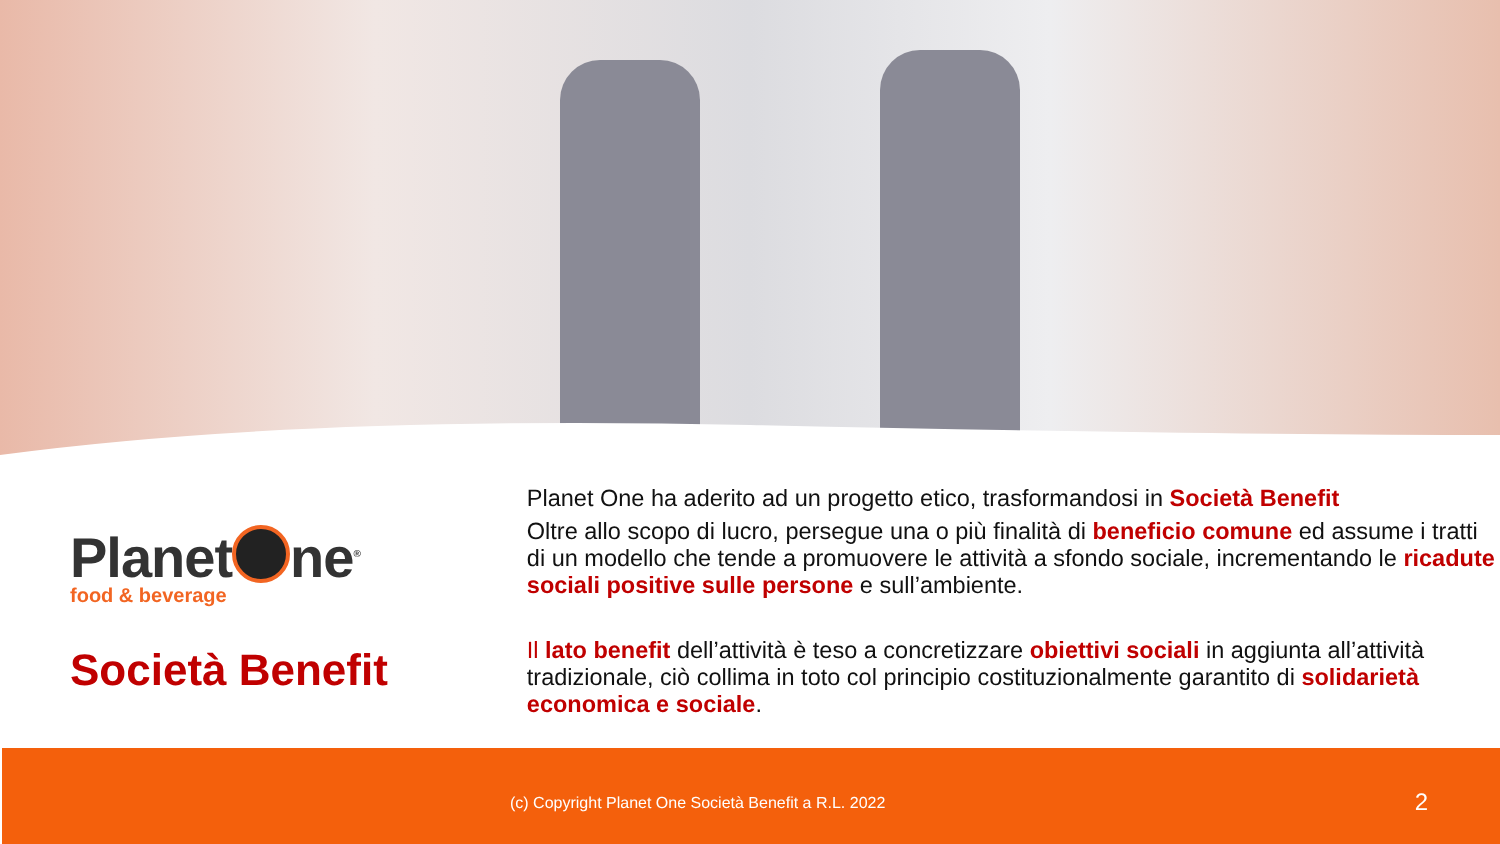Planet ne<sup>®</sup>
food & beverage
Società Benefit
Planet One ha aderito ad un progetto etico, trasformandosi in Società Benefit
Oltre allo scopo di lucro, persegue una o più finalità di beneficio comune ed assume i tratti di un modello che tende a promuovere le attività a sfondo sociale, incrementando le ricadute sociali positive sulle persone e sull’ambiente.
Il lato benefit dell’attività è teso a concretizzare obiettivi sociali in aggiunta all’attività tradizionale, ciò collima in toto col principio costituzionalmente garantito di solidarietà economica e sociale.
(c) Copyright Planet One Società Benefit a R.L. 2022 2